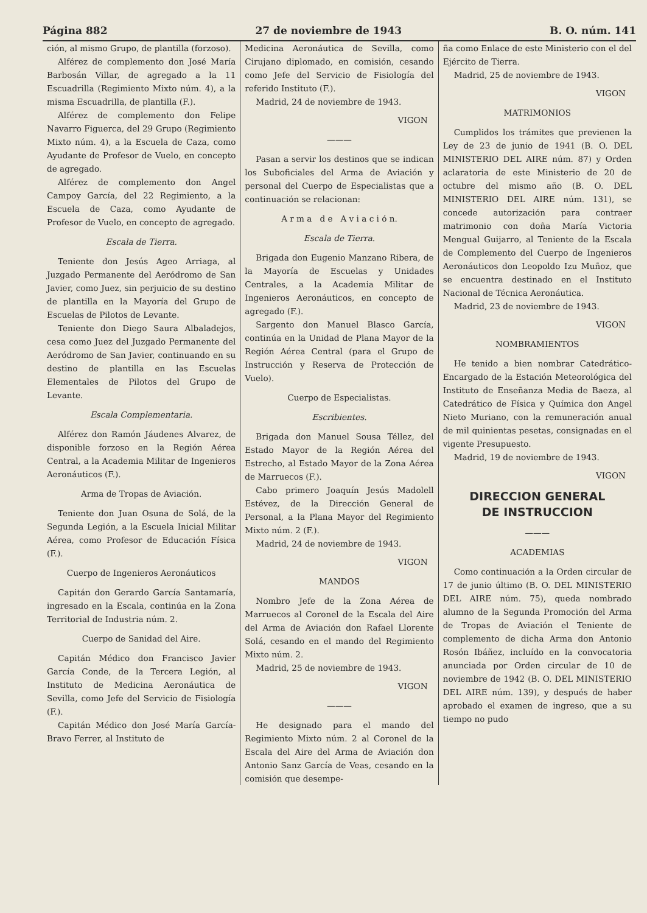Página 882 27 de noviembre de 1943 B. O. núm. 141
ción, al mismo Grupo, de plantilla (forzoso).
Alférez de complemento don José María Barbosán Villar, de agregado a la 11 Escuadrilla (Regimiento Mixto núm. 4), a la misma Escuadrilla, de plantilla (F.).
Alférez de complemento don Felipe Navarro Figuerca, del 29 Grupo (Regimiento Mixto núm. 4), a la Escuela de Caza, como Ayudante de Profesor de Vuelo, en concepto de agregado.
Alférez de complemento don Angel Campoy García, del 22 Regimiento, a la Escuela de Caza, como Ayudante de Profesor de Vuelo, en concepto de agregado.
Escala de Tierra.
Teniente don Jesús Ageo Arriaga, al Juzgado Permanente del Aeródromo de San Javier, como Juez, sin perjuicio de su destino de plantilla en la Mayoría del Grupo de Escuelas de Pilotos de Levante.
Teniente don Diego Saura Albaladejos, cesa como Juez del Juzgado Permanente del Aeródromo de San Javier, continuando en su destino de plantilla en las Escuelas Elementales de Pilotos del Grupo de Levante.
Escala Complementaria.
Alférez don Ramón Jáudenes Alvarez, de disponible forzoso en la Región Aérea Central, a la Academia Militar de Ingenieros Aeronáuticos (F.).
Arma de Tropas de Aviación.
Teniente don Juan Osuna de Solá, de la Segunda Legión, a la Escuela Inicial Militar Aérea, como Profesor de Educación Física (F.).
Cuerpo de Ingenieros Aeronáuticos
Capitán don Gerardo García Santamaría, ingresado en la Escala, continúa en la Zona Territorial de Industria núm. 2.
Cuerpo de Sanidad del Aire.
Capitán Médico don Francisco Javier García Conde, de la Tercera Legión, al Instituto de Medicina Aeronáutica de Sevilla, como Jefe del Servicio de Fisiología (F.).
Capitán Médico don José María García-Bravo Ferrer, al Instituto de
Medicina Aeronáutica de Sevilla, como Cirujano diplomado, en comisión, cesando como Jefe del Servicio de Fisiología del referido Instituto (F.).
Madrid, 24 de noviembre de 1943.
VIGON
———
Pasan a servir los destinos que se indican los Suboficiales del Arma de Aviación y personal del Cuerpo de Especialistas que a continuación se relacionan:
A r m a d e A v i a c i ó n.
Escala de Tierra.
Brigada don Eugenio Manzano Ribera, de la Mayoría de Escuelas y Unidades Centrales, a la Academia Militar de Ingenieros Aeronáuticos, en concepto de agregado (F.).
Sargento don Manuel Blasco García, continúa en la Unidad de Plana Mayor de la Región Aérea Central (para el Grupo de Instrucción y Reserva de Protección de Vuelo).
Cuerpo de Especialistas.
Escribientes.
Brigada don Manuel Sousa Téllez, del Estado Mayor de la Región Aérea del Estrecho, al Estado Mayor de la Zona Aérea de Marruecos (F.).
Cabo primero Joaquín Jesús Madolell Estévez, de la Dirección General de Personal, a la Plana Mayor del Regimiento Mixto núm. 2 (F.).
Madrid, 24 de noviembre de 1943.
VIGON
MANDOS
Nombro Jefe de la Zona Aérea de Marruecos al Coronel de la Escala del Aire del Arma de Aviación don Rafael Llorente Solá, cesando en el mando del Regimiento Mixto núm. 2.
Madrid, 25 de noviembre de 1943.
VIGON
———
He designado para el mando del Regimiento Mixto núm. 2 al Coronel de la Escala del Aire del Arma de Aviación don Antonio Sanz García de Veas, cesando en la comisión que desempe-
ña como Enlace de este Ministerio con el del Ejército de Tierra.
Madrid, 25 de noviembre de 1943.
VIGON
MATRIMONIOS
Cumplidos los trámites que previenen la Ley de 23 de junio de 1941 (B. O. DEL MINISTERIO DEL AIRE núm. 87) y Orden aclaratoria de este Ministerio de 20 de octubre del mismo año (B. O. DEL MINISTERIO DEL AIRE núm. 131), se concede autorización para contraer matrimonio con doña María Victoria Mengual Guijarro, al Teniente de la Escala de Complemento del Cuerpo de Ingenieros Aeronáuticos don Leopoldo Izu Muñoz, que se encuentra destinado en el Instituto Nacional de Técnica Aeronáutica.
Madrid, 23 de noviembre de 1943.
VIGON
NOMBRAMIENTOS
He tenido a bien nombrar Catedrático-Encargado de la Estación Meteorológica del Instituto de Enseñanza Media de Baeza, al Catedrático de Física y Química don Angel Nieto Muriano, con la remuneración anual de mil quinientas pesetas, consignadas en el vigente Presupuesto.
Madrid, 19 de noviembre de 1943.
VIGON
DIRECCION GENERAL
DE INSTRUCCION
———
ACADEMIAS
Como continuación a la Orden circular de 17 de junio último (B. O. DEL MINISTERIO DEL AIRE núm. 75), queda nombrado alumno de la Segunda Promoción del Arma de Tropas de Aviación el Teniente de complemento de dicha Arma don Antonio Rosón Ibáñez, incluído en la convocatoria anunciada por Orden circular de 10 de noviembre de 1942 (B. O. DEL MINISTERIO DEL AIRE núm. 139), y después de haber aprobado el examen de ingreso, que a su tiempo no pudo